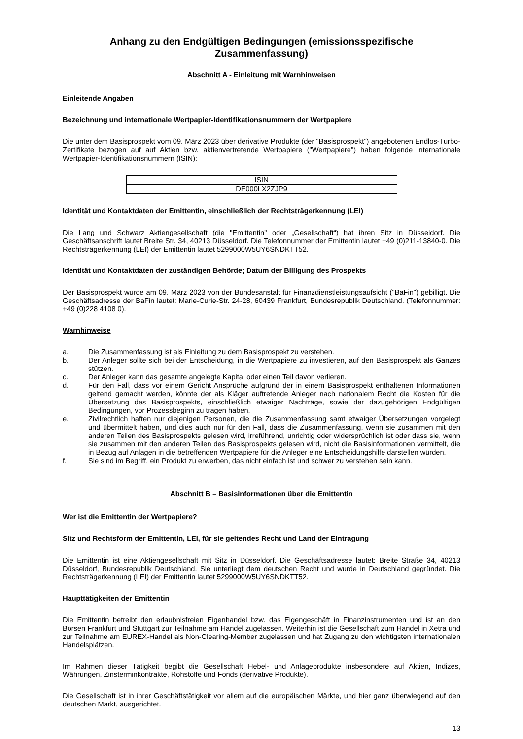Anhang zu den Endgültigen Bedingungen (emissionsspezifische Zusammenfassung)
Abschnitt A - Einleitung mit Warnhinweisen
Einleitende Angaben
Bezeichnung und internationale Wertpapier-Identifikationsnummern der Wertpapiere
Die unter dem Basisprospekt vom 09. März 2023 über derivative Produkte (der "Basisprospekt") angebotenen Endlos-Turbo-Zertifikate bezogen auf auf Aktien bzw. aktienvertretende Wertpapiere ("Wertpapiere") haben folgende internationale Wertpapier-Identifikationsnummern (ISIN):
| ISIN |
| DE000LX2ZJP9 |
Identität und Kontaktdaten der Emittentin, einschließlich der Rechtsträgerkennung (LEI)
Die Lang und Schwarz Aktiengesellschaft (die "Emittentin" oder „Gesellschaft“) hat ihren Sitz in Düsseldorf. Die Geschäftsanschrift lautet Breite Str. 34, 40213 Düsseldorf. Die Telefonnummer der Emittentin lautet +49 (0)211-13840-0. Die Rechtsträgerkennung (LEI) der Emittentin lautet 5299000W5UY6SNDKTT52.
Identität und Kontaktdaten der zuständigen Behörde; Datum der Billigung des Prospekts
Der Basisprospekt wurde am 09. März 2023 von der Bundesanstalt für Finanzdienstleistungsaufsicht ("BaFin") gebilligt. Die Geschäftsadresse der BaFin lautet: Marie-Curie-Str. 24-28, 60439 Frankfurt, Bundesrepublik Deutschland. (Telefonnummer: +49 (0)228 4108 0).
Warnhinweise
a. Die Zusammenfassung ist als Einleitung zu dem Basisprospekt zu verstehen.
b. Der Anleger sollte sich bei der Entscheidung, in die Wertpapiere zu investieren, auf den Basisprospekt als Ganzes stützen.
c. Der Anleger kann das gesamte angelegte Kapital oder einen Teil davon verlieren.
d. Für den Fall, dass vor einem Gericht Ansprüche aufgrund der in einem Basisprospekt enthaltenen Informationen geltend gemacht werden, könnte der als Kläger auftretende Anleger nach nationalem Recht die Kosten für die Übersetzung des Basisprospekts, einschließlich etwaiger Nachträge, sowie der dazugehörigen Endgültigen Bedingungen, vor Prozessbeginn zu tragen haben.
e. Zivilrechtlich haften nur diejenigen Personen, die die Zusammenfassung samt etwaiger Übersetzungen vorgelegt und übermittelt haben, und dies auch nur für den Fall, dass die Zusammenfassung, wenn sie zusammen mit den anderen Teilen des Basisprospekts gelesen wird, irreführend, unrichtig oder widersprüchlich ist oder dass sie, wenn sie zusammen mit den anderen Teilen des Basisprospekts gelesen wird, nicht die Basisinformationen vermittelt, die in Bezug auf Anlagen in die betreffenden Wertpapiere für die Anleger eine Entscheidungshilfe darstellen würden.
f. Sie sind im Begriff, ein Produkt zu erwerben, das nicht einfach ist und schwer zu verstehen sein kann.
Abschnitt B – Basisinformationen über die Emittentin
Wer ist die Emittentin der Wertpapiere?
Sitz und Rechtsform der Emittentin, LEI, für sie geltendes Recht und Land der Eintragung
Die Emittentin ist eine Aktiengesellschaft mit Sitz in Düsseldorf. Die Geschäftsadresse lautet: Breite Straße 34, 40213 Düsseldorf, Bundesrepublik Deutschland. Sie unterliegt dem deutschen Recht und wurde in Deutschland gegründet. Die Rechtsträgerkennung (LEI) der Emittentin lautet 5299000W5UY6SNDKTT52.
Haupttätigkeiten der Emittentin
Die Emittentin betreibt den erlaubnisfreien Eigenhandel bzw. das Eigengeschäft in Finanzinstrumenten und ist an den Börsen Frankfurt und Stuttgart zur Teilnahme am Handel zugelassen. Weiterhin ist die Gesellschaft zum Handel in Xetra und zur Teilnahme am EUREX-Handel als Non-Clearing-Member zugelassen und hat Zugang zu den wichtigsten internationalen Handelsplätzen.
Im Rahmen dieser Tätigkeit begibt die Gesellschaft Hebel- und Anlageprodukte insbesondere auf Aktien, Indizes, Währungen, Zinsterminkontrakte, Rohstoffe und Fonds (derivative Produkte).
Die Gesellschaft ist in ihrer Geschäftstätigkeit vor allem auf die europäischen Märkte, und hier ganz überwiegend auf den deutschen Markt, ausgerichtet.
13